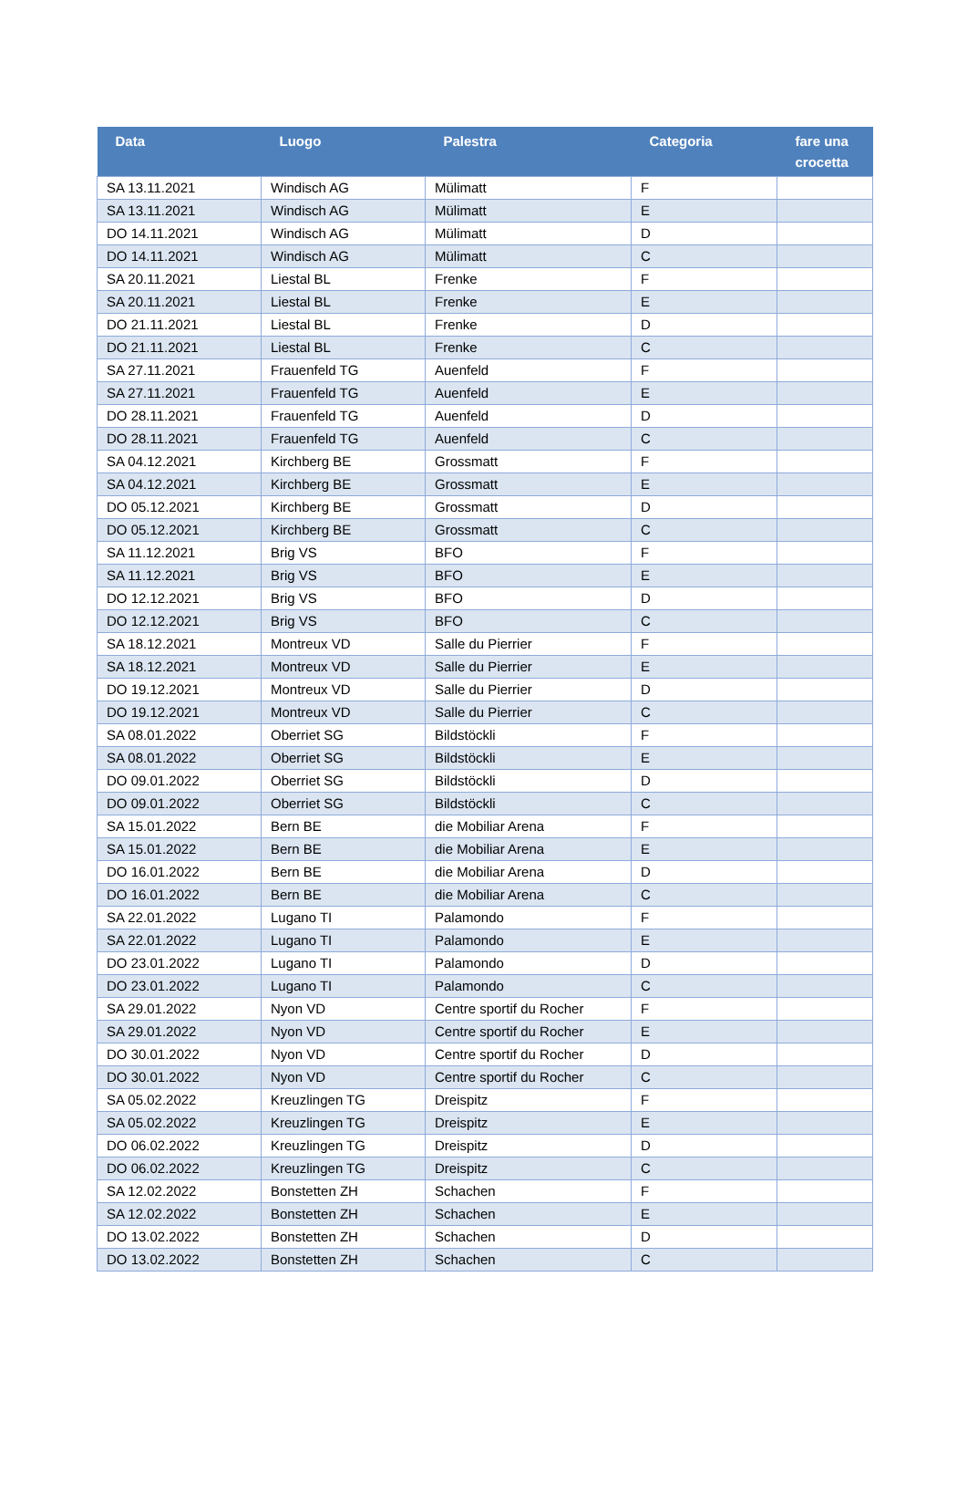| Data | Luogo | Palestra | Categoria | fare una crocetta |
| --- | --- | --- | --- | --- |
| SA 13.11.2021 | Windisch AG | Mülimatt | F | |
| SA 13.11.2021 | Windisch AG | Mülimatt | E | |
| DO 14.11.2021 | Windisch AG | Mülimatt | D | |
| DO 14.11.2021 | Windisch AG | Mülimatt | C | |
| SA 20.11.2021 | Liestal BL | Frenke | F | |
| SA 20.11.2021 | Liestal BL | Frenke | E | |
| DO 21.11.2021 | Liestal BL | Frenke | D | |
| DO 21.11.2021 | Liestal BL | Frenke | C | |
| SA 27.11.2021 | Frauenfeld TG | Auenfeld | F | |
| SA 27.11.2021 | Frauenfeld TG | Auenfeld | E | |
| DO 28.11.2021 | Frauenfeld TG | Auenfeld | D | |
| DO 28.11.2021 | Frauenfeld TG | Auenfeld | C | |
| SA 04.12.2021 | Kirchberg BE | Grossmatt | F | |
| SA 04.12.2021 | Kirchberg BE | Grossmatt | E | |
| DO 05.12.2021 | Kirchberg BE | Grossmatt | D | |
| DO 05.12.2021 | Kirchberg BE | Grossmatt | C | |
| SA 11.12.2021 | Brig VS | BFO | F | |
| SA 11.12.2021 | Brig VS | BFO | E | |
| DO 12.12.2021 | Brig VS | BFO | D | |
| DO 12.12.2021 | Brig VS | BFO | C | |
| SA 18.12.2021 | Montreux VD | Salle du Pierrier | F | |
| SA 18.12.2021 | Montreux VD | Salle du Pierrier | E | |
| DO 19.12.2021 | Montreux VD | Salle du Pierrier | D | |
| DO 19.12.2021 | Montreux VD | Salle du Pierrier | C | |
| SA 08.01.2022 | Oberriet SG | Bildstöckli | F | |
| SA 08.01.2022 | Oberriet SG | Bildstöckli | E | |
| DO 09.01.2022 | Oberriet SG | Bildstöckli | D | |
| DO 09.01.2022 | Oberriet SG | Bildstöckli | C | |
| SA 15.01.2022 | Bern BE | die Mobiliar Arena | F | |
| SA 15.01.2022 | Bern BE | die Mobiliar Arena | E | |
| DO 16.01.2022 | Bern BE | die Mobiliar Arena | D | |
| DO 16.01.2022 | Bern BE | die Mobiliar Arena | C | |
| SA 22.01.2022 | Lugano TI | Palamondo | F | |
| SA 22.01.2022 | Lugano TI | Palamondo | E | |
| DO 23.01.2022 | Lugano TI | Palamondo | D | |
| DO 23.01.2022 | Lugano TI | Palamondo | C | |
| SA 29.01.2022 | Nyon VD | Centre sportif du Rocher | F | |
| SA 29.01.2022 | Nyon VD | Centre sportif du Rocher | E | |
| DO 30.01.2022 | Nyon VD | Centre sportif du Rocher | D | |
| DO 30.01.2022 | Nyon VD | Centre sportif du Rocher | C | |
| SA 05.02.2022 | Kreuzlingen TG | Dreispitz | F | |
| SA 05.02.2022 | Kreuzlingen TG | Dreispitz | E | |
| DO 06.02.2022 | Kreuzlingen TG | Dreispitz | D | |
| DO 06.02.2022 | Kreuzlingen TG | Dreispitz | C | |
| SA 12.02.2022 | Bonstetten ZH | Schachen | F | |
| SA 12.02.2022 | Bonstetten ZH | Schachen | E | |
| DO 13.02.2022 | Bonstetten ZH | Schachen | D | |
| DO 13.02.2022 | Bonstetten ZH | Schachen | C | |